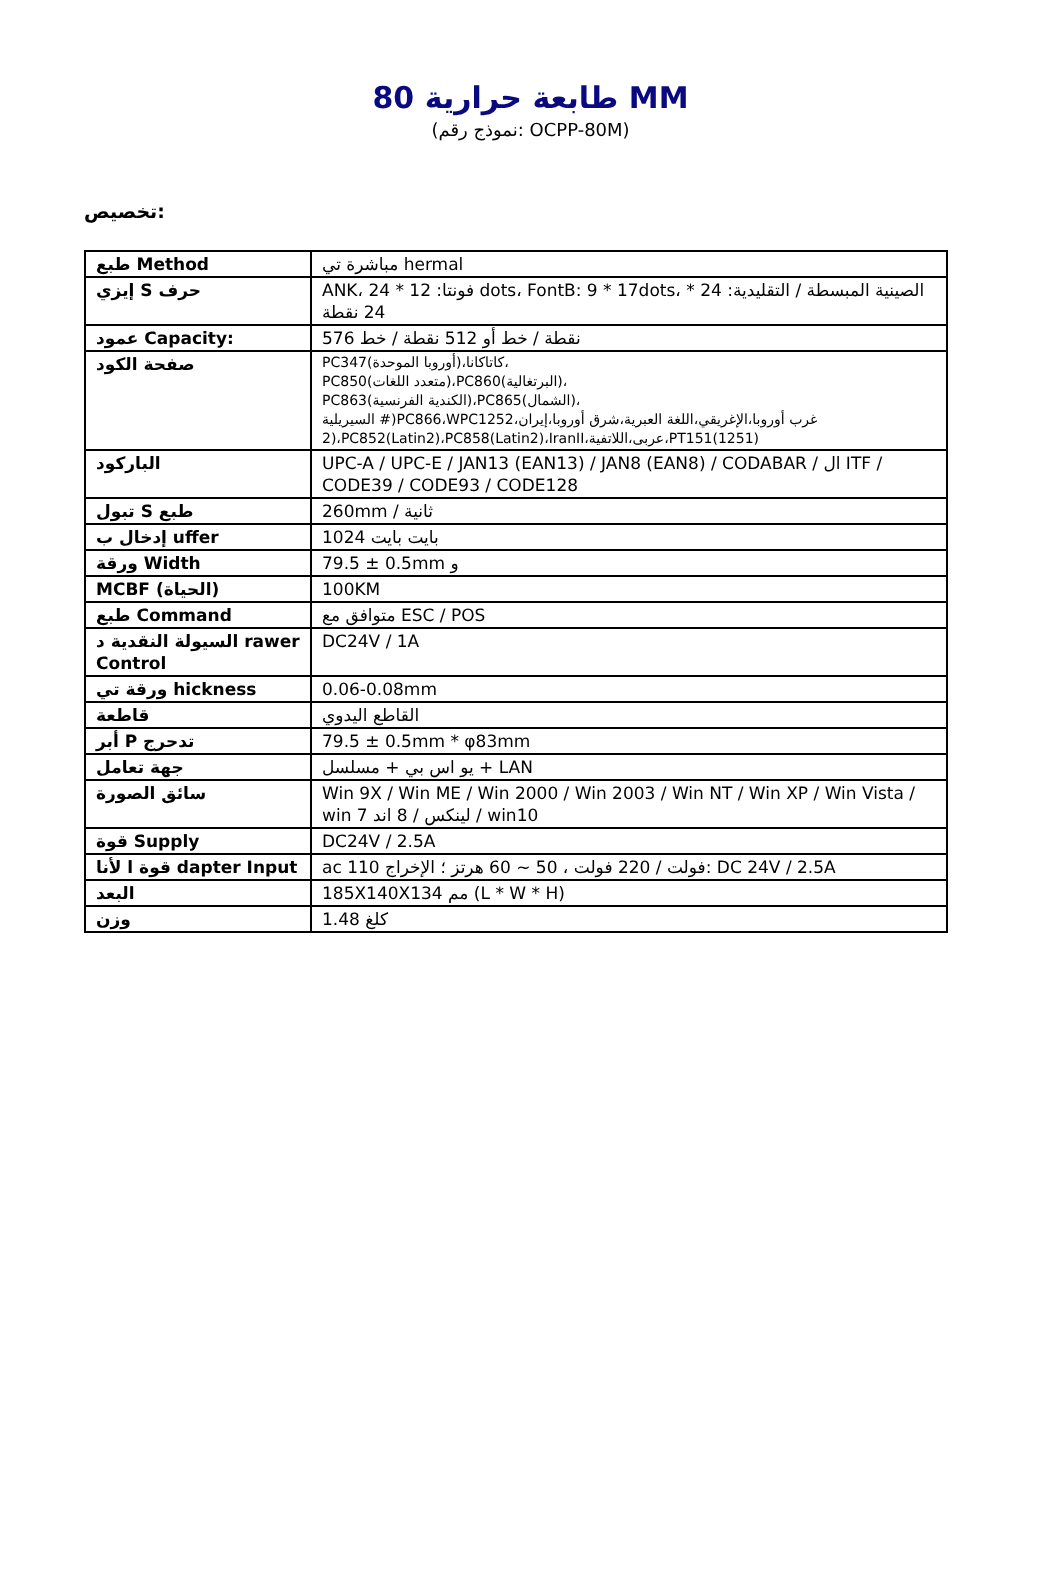80 طابعة حرارية MM
(نموذج رقم: OCPP-80M)
تخصيص:
| طبع Method | مباشرة تي hermal |
| إيزي S حرف | ANK، 24 * 12 :فونتا dots، FontB: 9 * 17dots، * 24 :الصينية المبسطة / التقليدية 24 نقطة |
| عمود Capacity: | 576 نقطة / خط أو 512 نقطة / خط |
| صفحة الكود | PC347(أوروبا الموحدة)،كاتاكانا، PC850(متعدد اللغات)،PC860(البرتغالية)، PC863(الكندية الفرنسية)،PC865(الشمال)، السيريلية #)PC866،WPC1252،غرب أوروبا،الإغريقي،اللغة العبرية،شرق أوروبا،إيران 2)،PC852(Latin2)،PC858(Latin2)،IranII،عربى،اللاتفية،PT151(1251) |
| الباركود | UPC-A / UPC-E / JAN13 (EAN13) / JAN8 (EAN8) / CODABAR / ال ITF / CODE39 / CODE93 / CODE128 |
| تبول S طبع | 260mm / ثانية |
| إدخال ب uffer | 1024 بايت بايت |
| ورقة Width | 79.5 ± 0.5mm و |
| MCBF (الحياة) | 100KM |
| طبع Command | متوافق مع ESC / POS |
| السيولة النقدية د rawer Control | DC24V / 1A |
| ورقة تي hickness | 0.06-0.08mm |
| قاطعة | القاطع اليدوي |
| أبر P تدحرج | 79.5 ± 0.5mm * φ83mm |
| جهة تعامل | يو اس بي + مسلسل + LAN |
| سائق الصورة | Win 9X / Win ME / Win 2000 / Win 2003 / Win NT / Win XP / Win Vista / win 7 لينكس / 8 اند / win10 |
| قوة Supply | DC24V / 2.5A |
| قوة ا لأنا dapter Input | ac 110 فولت / 220 فولت ، 50 ~ 60 هرتز ؛ الإخراج: DC 24V / 2.5A |
| البعد | 185X140X134 مم (L * W * H) |
| وزن | 1.48 كلغ |